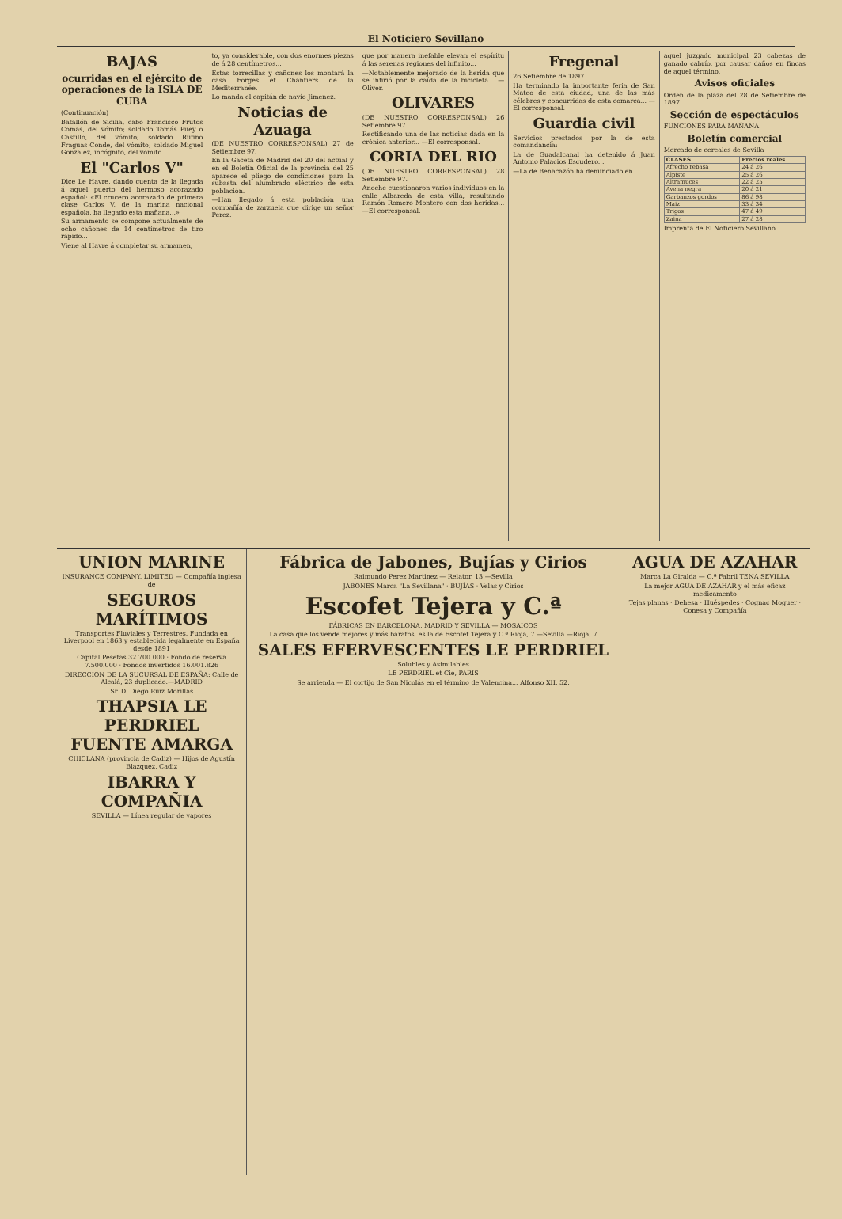El Noticiero Sevillano
BAJAS
ocurridas en el ejército de operaciones de la ISLA DE CUBA
(Continuación)
Batallón de Sicilia, cabo Francisco Frutos Comas, del vómito; soldado Tomás Puey o Castillo, del vómito; soldado Rufino Fraguas Conde, del vómito; soldado Miguel Gonzalez, incógnito, del vómito...
El "Carlos V"
Dice Le Havre, dando cuenta de la llegada á aquel puerto del hermoso acorazado español: «El crucero acorazado de primera clase Carlos V, de la marina nacional española, ha llegado esta mañana...»
Su armamento se compone actualmente de ocho cañones de 14 centímetros de tiro rápido...
Viene al Havre á completar su armamen,
to, ya considerable, con dos enormes piezas de á 28 centímetros...
Estas torrecillas y cañones los montará la casa Forges et Chantiers de la Mediterranée.
Lo manda el capitán de navío Jimenez.
Noticias de Azuaga
(DE NUESTRO CORRESPONSAL) 27 de Setiembre 97.
En la Gaceta de Madrid del 20 del actual y en el Boletín Oficial de la provincia del 25 aparece el pliego de condiciones para la subasta del alumbrado eléctrico de esta población.
—Han llegado á esta población una compañía de zarzuela que dirige un señor Perez.
que por manera inefable elevan el espíritu á las serenas regiones del infinito...
—Notablemente mejorado de la herida que se infirió por la caída de la bicicleta... —Oliver.
OLIVARES
(DE NUESTRO CORRESPONSAL) 26 Setiembre 97.
Rectificando una de las noticias dada en la crónica anterior... —El corresponsal.
CORIA DEL RIO
(DE NUESTRO CORRESPONSAL) 28 Setiembre 97.
Anoche cuestionaron varios individuos en la calle Albareda de esta villa, resultando Ramón Romero Montero con dos heridas... —El corresponsal.
Fregenal
26 Setiembre de 1897.
Ha terminado la importante feria de San Mateo de esta ciudad, una de las más célebres y concurridas de esta comarca... —El corresponsal.
Guardia civil
Servicios prestados por la de esta comandancia:
La de Guadalcanal ha detenido á Juan Antonio Palacios Escudero...
—La de Benacazón ha denunciado en
aquel juzgado municipal 23 cabezas de ganado cabrío, por causar daños en fincas de aquel término.
Avisos oficiales
Orden de la plaza del 28 de Setiembre de 1897.
Sección de espectáculos
FUNCIONES PARA MAÑANA
Boletín comercial
Mercado de cereales de Sevilla
| CLASES | Precios reales |
| --- | --- |
| Afrecho rebasa | 24 á 26 |
| Alpiste | 25 á 26 |
| Altramuces | 22 á 25 |
| Avena negra | 20 á 21 |
| Garbanzos gordos | 86 á 98 |
| Maiz | 33 á 34 |
| Trigos | 47 á 49 |
| Zaina | 27 á 28 |
Imprenta de El Noticiero Sevillano
UNION MARINE
INSURANCE COMPANY, LIMITED — Compañía inglesa de
SEGUROS MARÍTIMOS
Transportes Fluviales y Terrestres. Fundada en Liverpool en 1863 y establecida legalmente en España desde 1891
Capital Pesetas 32.700.000 · Fondo de reserva 7.500.000 · Fondos invertidos 16.001.826
DIRECCION DE LA SUCURSAL DE ESPAÑA: Calle de Alcalá, 23 duplicado.—MADRID
Sr. D. Diego Ruiz Morillas
THAPSIA LE PERDRIEL
FUENTE AMARGA
CHICLANA (provincia de Cadiz) — Hijos de Agustín Blazquez, Cadiz
IBARRA Y COMPAÑIA
SEVILLA — Línea regular de vapores
Fábrica de Jabones, Bujías y Cirios
Raimundo Perez Martinez — Relator, 13.—Sevilla
JABONES Marca "La Sevillana" · BUJÍAS · Velas y Cirios
Escofet Tejera y C.ª
FÁBRICAS EN BARCELONA, MADRID Y SEVILLA — MOSAICOS
La casa que los vende mejores y más baratos, es la de Escofet Tejera y C.ª Rioja, 7.—Sevilla.—Rioja, 7
SALES EFERVESCENTES LE PERDRIEL
Solubles y Asimilables
LE PERDRIEL et Cie, PARIS
Se arrienda — El cortijo de San Nicolás en el término de Valencina... Alfonso XII, 52.
AGUA DE AZAHAR
Marca La Giralda — C.ª Fabril TENA SEVILLA
La mejor AGUA DE AZAHAR y el más eficaz medicamento
Tejas planas · Dehesa · Huéspedes · Cognac Moguer · Conesa y Compañía